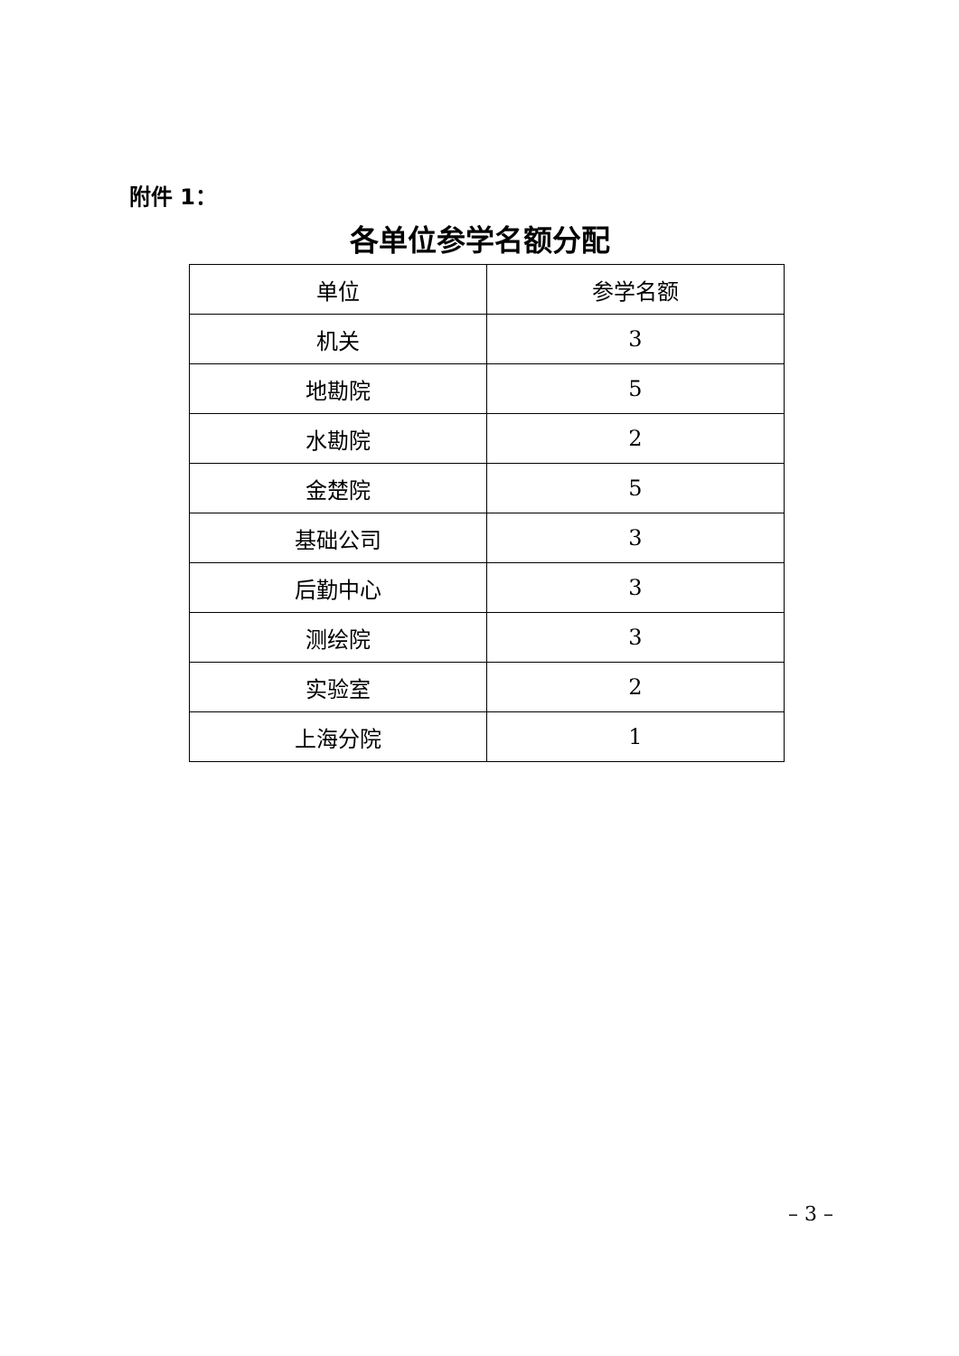附件 1：
各单位参学名额分配
| 单位 | 参学名额 |
| --- | --- |
| 机关 | 3 |
| 地勘院 | 5 |
| 水勘院 | 2 |
| 金楚院 | 5 |
| 基础公司 | 3 |
| 后勤中心 | 3 |
| 测绘院 | 3 |
| 实验室 | 2 |
| 上海分院 | 1 |
– 3 –